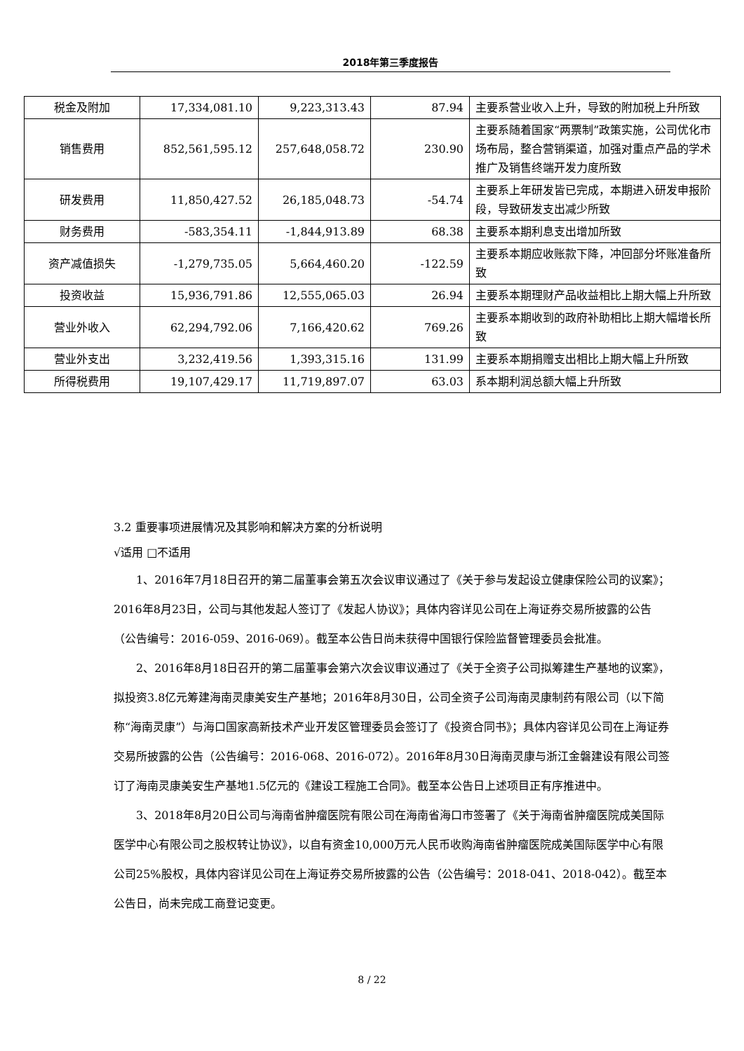2018年第三季度报告
| 税金及附加 | 17,334,081.10 | 9,223,313.43 | 87.94 | 主要系营业收入上升，导致的附加税上升所致 |
| 销售费用 | 852,561,595.12 | 257,648,058.72 | 230.90 | 主要系随着国家“两票制”政策实施，公司优化市场布局，整合营销渠道，加强对重点产品的学术推广及销售终端开发力度所致 |
| 研发费用 | 11,850,427.52 | 26,185,048.73 | -54.74 | 主要系上年研发皆已完成，本期进入研发申报阶段，导致研发支出减少所致 |
| 财务费用 | -583,354.11 | -1,844,913.89 | 68.38 | 主要系本期利息支出增加所致 |
| 资产减值损失 | -1,279,735.05 | 5,664,460.20 | -122.59 | 主要系本期应收账款下降，冲回部分坏账准备所致 |
| 投资收益 | 15,936,791.86 | 12,555,065.03 | 26.94 | 主要系本期理财产品收益相比上期大幅上升所致 |
| 营业外收入 | 62,294,792.06 | 7,166,420.62 | 769.26 | 主要系本期收到的政府补助相比上期大幅增长所致 |
| 营业外支出 | 3,232,419.56 | 1,393,315.16 | 131.99 | 主要系本期捐赠支出相比上期大幅上升所致 |
| 所得税费用 | 19,107,429.17 | 11,719,897.07 | 63.03 | 系本期利润总额大幅上升所致 |
3.2 重要事项进展情况及其影响和解决方案的分析说明
√适用 □不适用
1、2016年7月18日召开的第二届董事会第五次会议审议通过了《关于参与发起设立健康保险公司的议案》；2016年8月23日，公司与其他发起人签订了《发起人协议》；具体内容详见公司在上海证券交易所披露的公告（公告编号：2016-059、2016-069）。截至本公告日尚未获得中国银行保险监督管理委员会批准。
2、2016年8月18日召开的第二届董事会第六次会议审议通过了《关于全资子公司拟筹建生产基地的议案》，拟投资3.8亿元筹建海南灵康美安生产基地；2016年8月30日，公司全资子公司海南灵康制药有限公司（以下简称“海南灵康”）与海口国家高新技术产业开发区管理委员会签订了《投资合同书》；具体内容详见公司在上海证券交易所披露的公告（公告编号：2016-068、2016-072）。2016年8月30日海南灵康与浙江金磐建设有限公司签订了海南灵康美安生产基地1.5亿元的《建设工程施工合同》。截至本公告日上述项目正有序推进中。
3、2018年8月20日公司与海南省肿瘤医院有限公司在海南省海口市签署了《关于海南省肿瘤医院成美国际医学中心有限公司之股权转让协议》，以自有资金10,000万元人民币收购海南省肿瘤医院成美国际医学中心有限公司25%股权，具体内容详见公司在上海证券交易所披露的公告（公告编号：2018-041、2018-042）。截至本公告日，尚未完成工商登记变更。
8 / 22